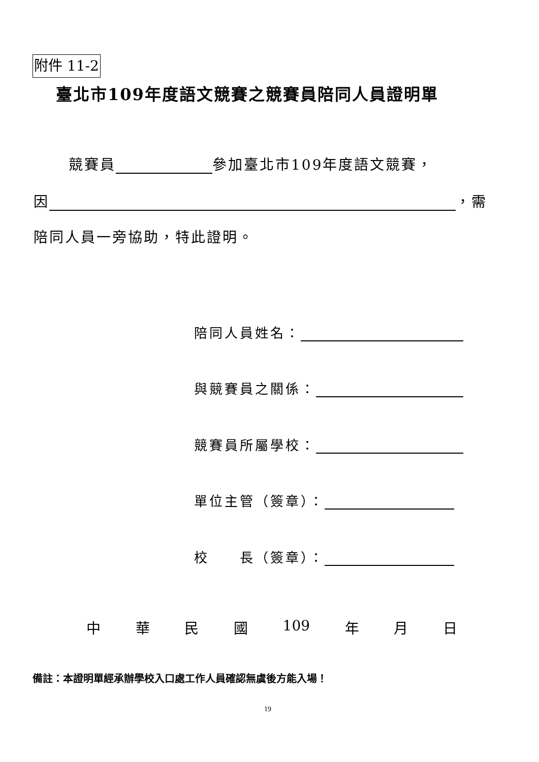附件 11-2
臺北市109年度語文競賽之競賽員陪同人員證明單
競賽員 參加臺北市109年度語文競賽，
因 ，需
陪同人員一旁協助，特此證明。
陪同人員姓名：
與競賽員之關係：
競賽員所屬學校：
單位主管（簽章）：
校　　長（簽章）：
中 華 民 國 109 年 月 日
備註：本證明單經承辦學校入口處工作人員確認無虞後方能入場！
19